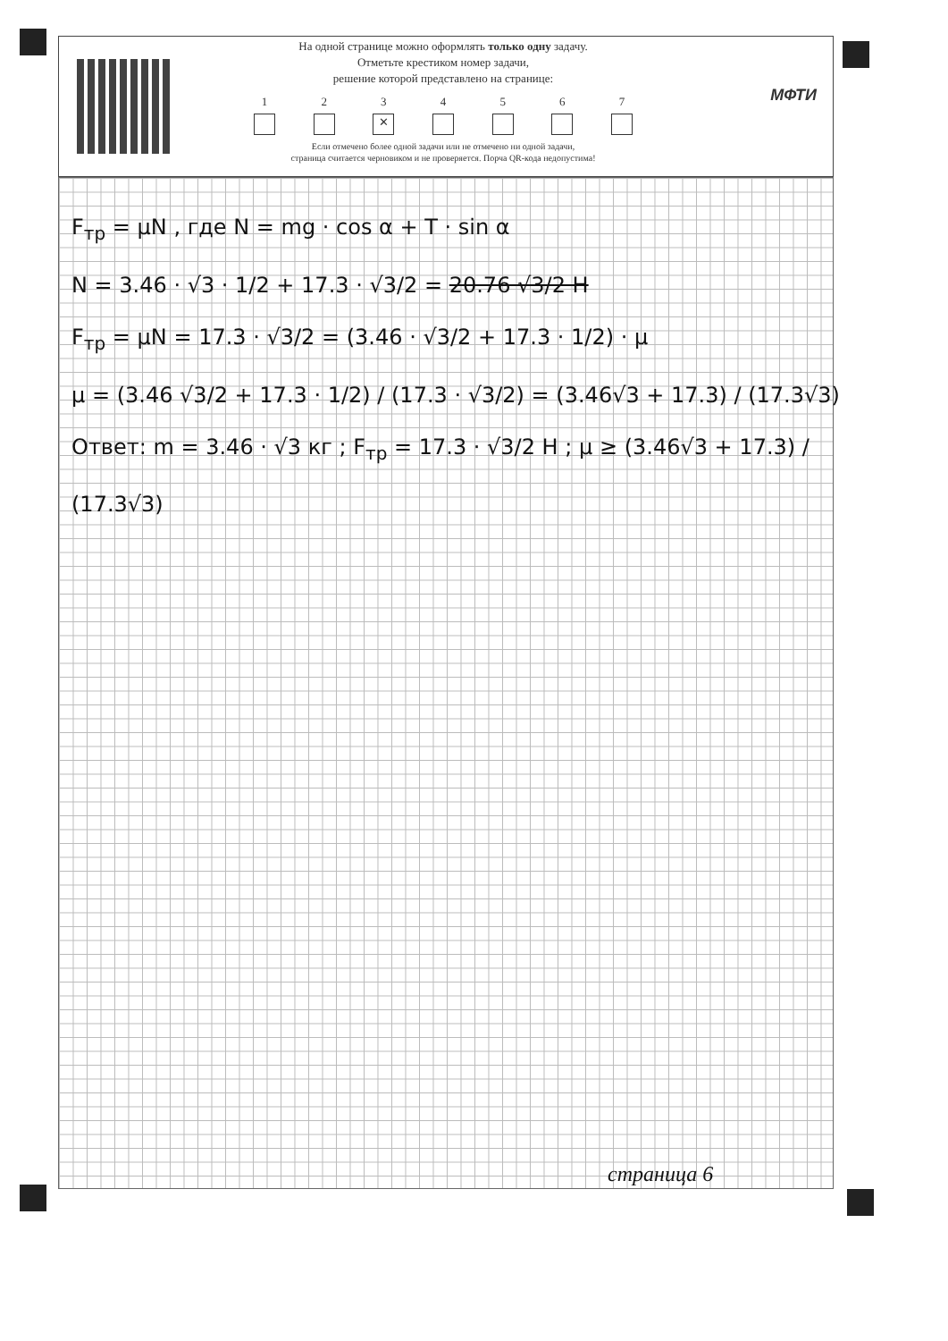На одной странице можно оформлять только одну задачу.
Отметьте крестиком номер задачи,
решение которой представлено на странице:
1 2 3
✕
4 5 6 7
Если отмечено более одной задачи или не отмечено ни одной задачи,
страница считается черновиком и не проверяется. Порча QR-кода недопустима!
МФТИ
F<sub>тр</sub> = μN , где N = mg · cos α + T · sin α
N = 3.46 · √3 · 1/2 + 17.3 · √3/2 = 20.76 √3/2 Н
F<sub>тр</sub> = μN = 17.3 · √3/2 = (3.46 · √3/2 + 17.3 · 1/2) · μ
μ = (3.46 √3/2 + 17.3 · 1/2) / (17.3 · √3/2) = (3.46√3 + 17.3) / (17.3√3)
Ответ: m = 3.46 · √3 кг ; F<sub>тр</sub> = 17.3 · √3/2 Н ; μ ≥ (3.46√3 + 17.3) / (17.3√3)
страница 6